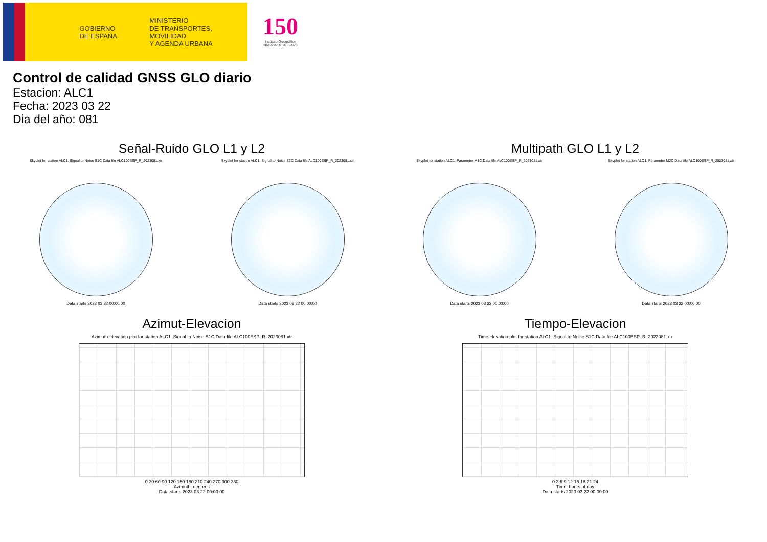GOBIERNO
DE ESPAÑA
MINISTERIO
DE TRANSPORTES, MOVILIDAD
Y AGENDA URBANA
150
Instituto Geográfico
Nacional 1870 · 2020
Control de calidad GNSS GLO diario
Estacion: ALC1
Fecha: 2023 03 22
Dia del año: 081
Señal-Ruido GLO L1 y L2
Skyplot for station ALC1. Signal to Noise S1C Data file ALC100ESP_R_2023081.xtr
Data starts 2023 03 22 00:00:00
Skyplot for station ALC1. Signal to Noise S2C Data file ALC100ESP_R_2023081.xtr
Data starts 2023 03 22 00:00:00
Multipath GLO L1 y L2
Skyplot for station ALC1. Parameter M1C Data file ALC100ESP_R_2023081.xtr
Data starts 2023 03 22 00:00:00
Skyplot for station ALC1. Parameter M2C Data file ALC100ESP_R_2023081.xtr
Data starts 2023 03 22 00:00:00
Azimut-Elevacion
Azimuth-elevation plot for station ALC1. Signal to Noise S1C Data file ALC100ESP_R_2023081.xtr
0 30 60 90 120 150 180 210 240 270 300 330
Azimuth, degrees
Data starts 2023 03 22 00:00:00
Tiempo-Elevacion
Time-elevation plot for station ALC1. Signal to Noise S1C Data file ALC100ESP_R_2023081.xtr
0 3 6 9 12 15 18 21 24
Time, hours of day
Data starts 2023 03 22 00:00:00